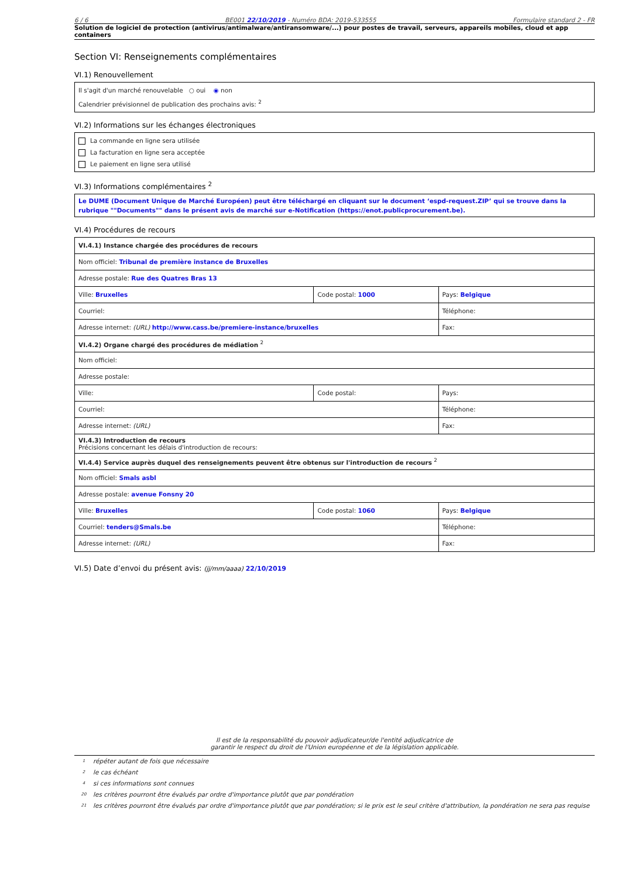6 / 6 BE001 22/10/2019 - Numéro BDA: 2019-533555 Formulaire standard 2 - FR
Solution de logiciel de protection (antivirus/antimalware/antiransomware/...) pour postes de travail, serveurs, appareils mobiles, cloud et app containers
Section VI: Renseignements complémentaires
VI.1) Renouvellement
Il s'agit d'un marché renouvelable ○ oui ◉ non
Calendrier prévisionnel de publication des prochains avis: <sup>2</sup>
VI.2) Informations sur les échanges électroniques
La commande en ligne sera utilisée
La facturation en ligne sera acceptée
Le paiement en ligne sera utilisé
VI.3) Informations complémentaires <sup>2</sup>
Le DUME (Document Unique de Marché Européen) peut être téléchargé en cliquant sur le document ‘espd-request.ZIP’ qui se trouve dans la rubrique ""Documents"" dans le présent avis de marché sur e-Notification (https://enot.publicprocurement.be).
VI.4) Procédures de recours
| VI.4.1) Instance chargée des procédures de recours | | |
| Nom officiel: Tribunal de première instance de Bruxelles | | |
| Adresse postale: Rue des Quatres Bras 13 | | |
| Ville: Bruxelles | Code postal: 1000 | Pays: Belgique |
| Courriel: | | Téléphone: |
| Adresse internet: (URL) http://www.cass.be/premiere-instance/bruxelles | | Fax: |
| VI.4.2) Organe chargé des procédures de médiation <sup>2</sup> | | |
| Nom officiel: | | |
| Adresse postale: | | |
| Ville: | Code postal: | Pays: |
| Courriel: | | Téléphone: |
| Adresse internet: (URL) | | Fax: |
| VI.4.3) Introduction de recours Précisions concernant les délais d'introduction de recours: | | |
| VI.4.4) Service auprès duquel des renseignements peuvent être obtenus sur l'introduction de recours <sup>2</sup> | | |
| Nom officiel: Smals asbl | | |
| Adresse postale: avenue Fonsny 20 | | |
| Ville: Bruxelles | Code postal: 1060 | Pays: Belgique |
| Courriel: tenders@Smals.be | | Téléphone: |
| Adresse internet: (URL) | | Fax: |
VI.5) Date d’envoi du présent avis: (jj/mm/aaaa) 22/10/2019
Il est de la responsabilité du pouvoir adjudicateur/de l'entité adjudicatrice de
garantir le respect du droit de l'Union européenne et de la législation applicable.
1 répéter autant de fois que nécessaire
2 le cas échéant
4 si ces informations sont connues
20 les critères pourront être évalués par ordre d'importance plutôt que par pondération
21
les critères pourront être évalués par ordre d'importance plutôt que par pondération; si le prix est le seul critère d'attribution, la pondération ne sera pas requise